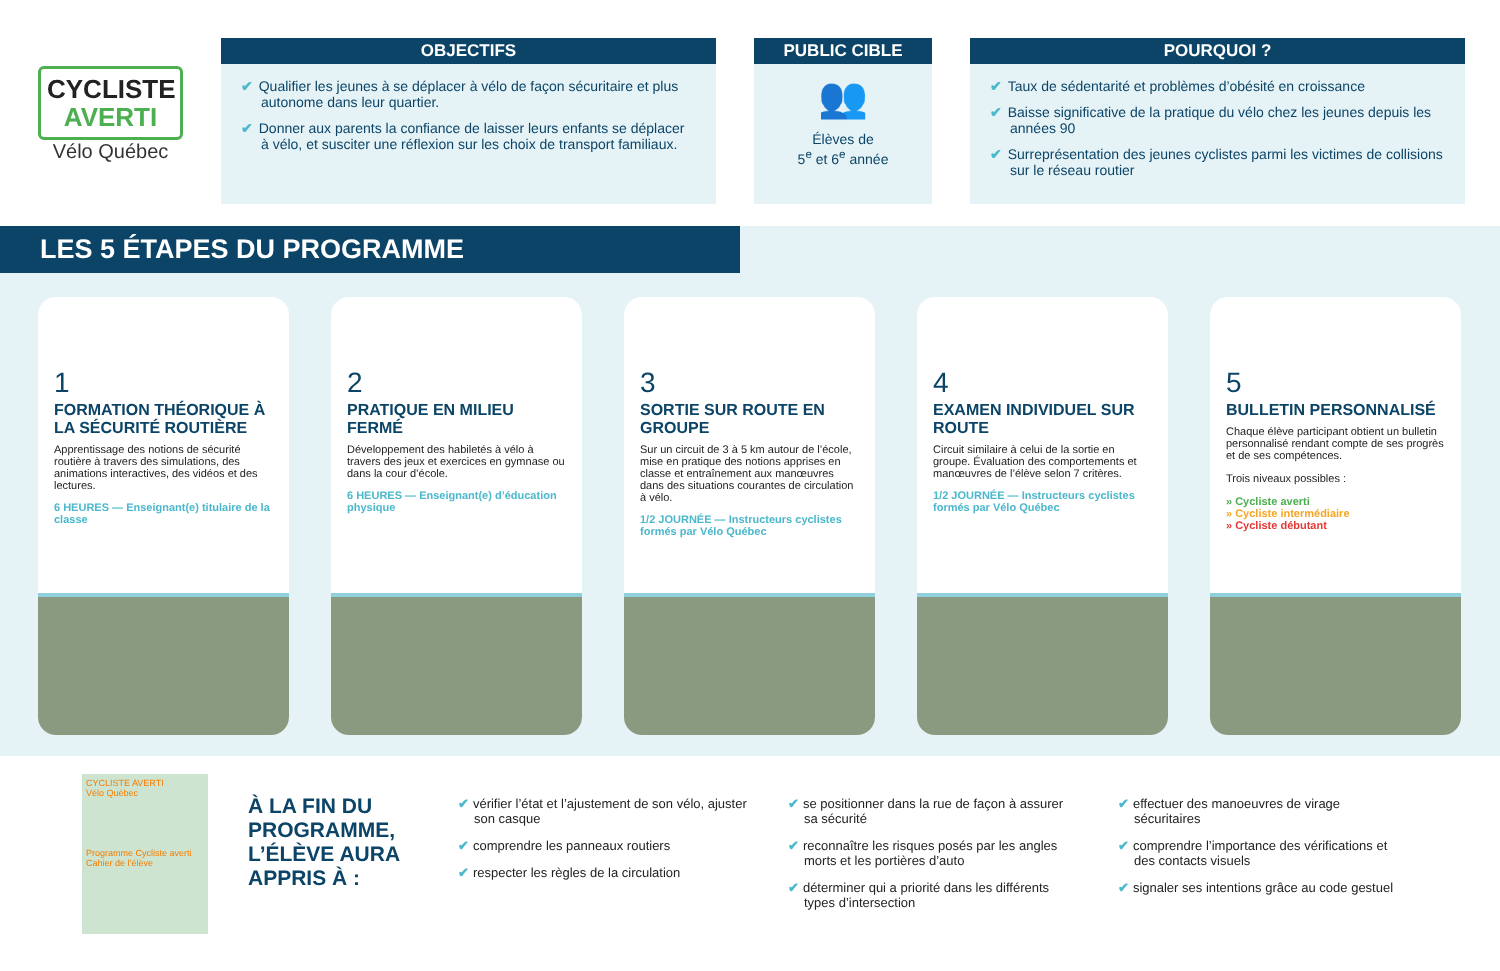CYCLISTE
AVERTI
Vélo Québec
OBJECTIFS
✔ Qualifier les jeunes à se déplacer à vélo de façon sécuritaire et plus autonome dans leur quartier.
✔ Donner aux parents la confiance de laisser leurs enfants se déplacer à vélo, et susciter une réflexion sur les choix de transport familiaux.
PUBLIC CIBLE
👥
Élèves de
5<sup>e</sup> et 6<sup>e</sup> année
POURQUOI ?
✔ Taux de sédentarité et problèmes d’obésité en croissance
✔ Baisse significative de la pratique du vélo chez les jeunes depuis les années 90
✔ Surreprésentation des jeunes cyclistes parmi les victimes de collisions sur le réseau routier
LES 5 ÉTAPES DU PROGRAMME
1
FORMATION THÉORIQUE À LA SÉCURITÉ ROUTIÈRE
Apprentissage des notions de sécurité routière à travers des simulations, des animations interactives, des vidéos et des lectures.
6 HEURES — Enseignant(e) titulaire de la classe
2
PRATIQUE EN MILIEU FERMÉ
Développement des habiletés à vélo à travers des jeux et exercices en gymnase ou dans la cour d’école.
6 HEURES — Enseignant(e) d’éducation physique
3
SORTIE SUR ROUTE EN GROUPE
Sur un circuit de 3 à 5 km autour de l’école, mise en pratique des notions apprises en classe et entraînement aux manœuvres dans des situations courantes de circulation à vélo.
1/2 JOURNÉE — Instructeurs cyclistes formés par Vélo Québec
4
EXAMEN INDIVIDUEL SUR ROUTE
Circuit similaire à celui de la sortie en groupe. Évaluation des comportements et manœuvres de l’élève selon 7 critères.
1/2 JOURNÉE — Instructeurs cyclistes formés par Vélo Québec
5
BULLETIN PERSONNALISÉ
Chaque élève participant obtient un bulletin personnalisé rendant compte de ses progrès et de ses compétences.
Trois niveaux possibles :
» Cycliste averti
» Cycliste intermédiaire
» Cycliste débutant
CYCLISTE AVERTI
Vélo Québec
Programme Cycliste averti Cahier de l’élève
À LA FIN DU PROGRAMME, L’ÉLÈVE AURA APPRIS À :
✔ vérifier l’état et l’ajustement de son vélo, ajuster son casque
✔ comprendre les panneaux routiers
✔ respecter les règles de la circulation
✔ se positionner dans la rue de façon à assurer sa sécurité
✔ reconnaître les risques posés par les angles morts et les portières d’auto
✔ déterminer qui a priorité dans les différents types d’intersection
✔ effectuer des manoeuvres de virage sécuritaires
✔ comprendre l’importance des vérifications et des contacts visuels
✔ signaler ses intentions grâce au code gestuel